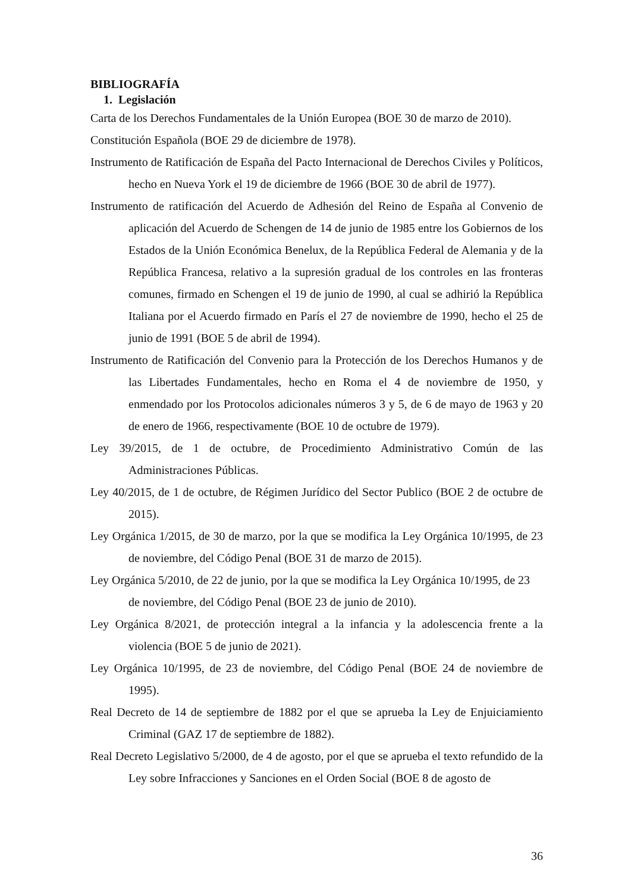BIBLIOGRAFÍA
1. Legislación
Carta de los Derechos Fundamentales de la Unión Europea (BOE 30 de marzo de 2010).
Constitución Española (BOE 29 de diciembre de 1978).
Instrumento de Ratificación de España del Pacto Internacional de Derechos Civiles y Políticos, hecho en Nueva York el 19 de diciembre de 1966 (BOE 30 de abril de 1977).
Instrumento de ratificación del Acuerdo de Adhesión del Reino de España al Convenio de aplicación del Acuerdo de Schengen de 14 de junio de 1985 entre los Gobiernos de los Estados de la Unión Económica Benelux, de la República Federal de Alemania y de la República Francesa, relativo a la supresión gradual de los controles en las fronteras comunes, firmado en Schengen el 19 de junio de 1990, al cual se adhirió la República Italiana por el Acuerdo firmado en París el 27 de noviembre de 1990, hecho el 25 de junio de 1991 (BOE 5 de abril de 1994).
Instrumento de Ratificación del Convenio para la Protección de los Derechos Humanos y de las Libertades Fundamentales, hecho en Roma el 4 de noviembre de 1950, y enmendado por los Protocolos adicionales números 3 y 5, de 6 de mayo de 1963 y 20 de enero de 1966, respectivamente (BOE 10 de octubre de 1979).
Ley 39/2015, de 1 de octubre, de Procedimiento Administrativo Común de las Administraciones Públicas.
Ley 40/2015, de 1 de octubre, de Régimen Jurídico del Sector Publico (BOE 2 de octubre de 2015).
Ley Orgánica 1/2015, de 30 de marzo, por la que se modifica la Ley Orgánica 10/1995, de 23 de noviembre, del Código Penal (BOE 31 de marzo de 2015).
Ley Orgánica 5/2010, de 22 de junio, por la que se modifica la Ley Orgánica 10/1995, de 23 de noviembre, del Código Penal (BOE 23 de junio de 2010).
Ley Orgánica 8/2021, de protección integral a la infancia y la adolescencia frente a la violencia (BOE 5 de junio de 2021).
Ley Orgánica 10/1995, de 23 de noviembre, del Código Penal (BOE 24 de noviembre de 1995).
Real Decreto de 14 de septiembre de 1882 por el que se aprueba la Ley de Enjuiciamiento Criminal (GAZ 17 de septiembre de 1882).
Real Decreto Legislativo 5/2000, de 4 de agosto, por el que se aprueba el texto refundido de la Ley sobre Infracciones y Sanciones en el Orden Social (BOE 8 de agosto de
36